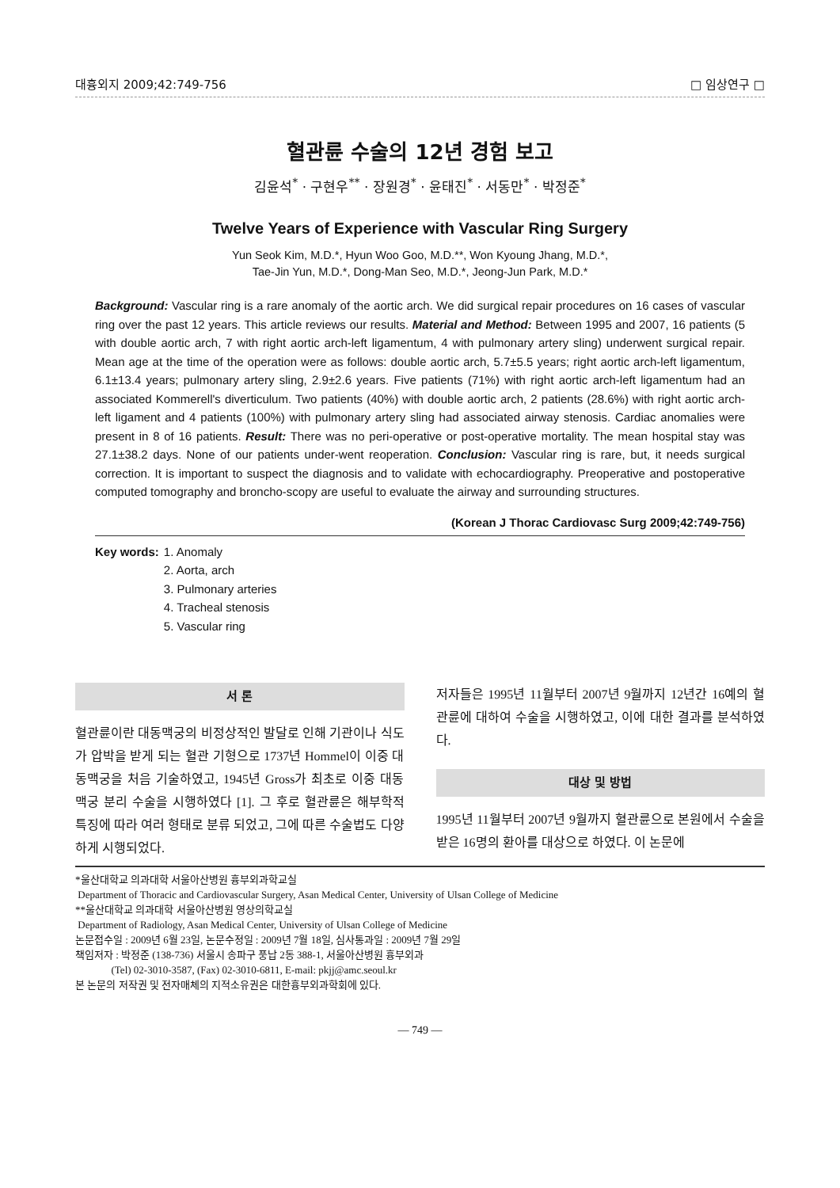대흉외지 2009;42:749-756 □ 임상연구 □
혈관륜 수술의 12년 경험 보고
김윤석<sup>*</sup> · 구현우<sup>**</sup> · 장원경<sup>*</sup> · 윤태진<sup>*</sup> · 서동만<sup>*</sup> · 박정준<sup>*</sup>
Twelve Years of Experience with Vascular Ring Surgery
Yun Seok Kim, M.D.*, Hyun Woo Goo, M.D.**, Won Kyoung Jhang, M.D.*,
Tae-Jin Yun, M.D.*, Dong-Man Seo, M.D.*, Jeong-Jun Park, M.D.*
Background: Vascular ring is a rare anomaly of the aortic arch. We did surgical repair procedures on 16 cases of vascular ring over the past 12 years. This article reviews our results. Material and Method: Between 1995 and 2007, 16 patients (5 with double aortic arch, 7 with right aortic arch-left ligamentum, 4 with pulmonary artery sling) underwent surgical repair. Mean age at the time of the operation were as follows: double aortic arch, 5.7±5.5 years; right aortic arch-left ligamentum, 6.1±13.4 years; pulmonary artery sling, 2.9±2.6 years. Five patients (71%) with right aortic arch-left ligamentum had an associated Kommerell's diverticulum. Two patients (40%) with double aortic arch, 2 patients (28.6%) with right aortic arch-left ligament and 4 patients (100%) with pulmonary artery sling had associated airway stenosis. Cardiac anomalies were present in 8 of 16 patients. Result: There was no peri-operative or post-operative mortality. The mean hospital stay was 27.1±38.2 days. None of our patients under-went reoperation. Conclusion: Vascular ring is rare, but, it needs surgical correction. It is important to suspect the diagnosis and to validate with echocardiography. Preoperative and postoperative computed tomography and broncho-scopy are useful to evaluate the airway and surrounding structures.
(Korean J Thorac Cardiovasc Surg 2009;42:749-756)
Key words: 1. Anomaly
2. Aorta, arch
3. Pulmonary arteries
4. Tracheal stenosis
5. Vascular ring
서 론
혈관륜이란 대동맥궁의 비정상적인 발달로 인해 기관이나 식도가 압박을 받게 되는 혈관 기형으로 1737년 Hommel이 이중 대동맥궁을 처음 기술하였고, 1945년 Gross가 최초로 이중 대동맥궁 분리 수술을 시행하였다 [1]. 그 후로 혈관륜은 해부학적 특징에 따라 여러 형태로 분류 되었고, 그에 따른 수술법도 다양하게 시행되었다.
저자들은 1995년 11월부터 2007년 9월까지 12년간 16예의 혈관륜에 대하여 수술을 시행하였고, 이에 대한 결과를 분석하였다.
대상 및 방법
1995년 11월부터 2007년 9월까지 혈관륜으로 본원에서 수술을 받은 16명의 환아를 대상으로 하였다. 이 논문에
*울산대학교 의과대학 서울아산병원 흉부외과학교실
Department of Thoracic and Cardiovascular Surgery, Asan Medical Center, University of Ulsan College of Medicine
**울산대학교 의과대학 서울아산병원 영상의학교실
Department of Radiology, Asan Medical Center, University of Ulsan College of Medicine
논문접수일 : 2009년 6월 23일, 논문수정일 : 2009년 7월 18일, 심사통과일 : 2009년 7월 29일
책임저자 : 박정준 (138-736) 서울시 송파구 풍납 2동 388-1, 서울아산병원 흉부외과
(Tel) 02-3010-3587, (Fax) 02-3010-6811, E-mail: pkjj@amc.seoul.kr
본 논문의 저작권 및 전자매체의 지적소유권은 대한흉부외과학회에 있다.
— 749 —